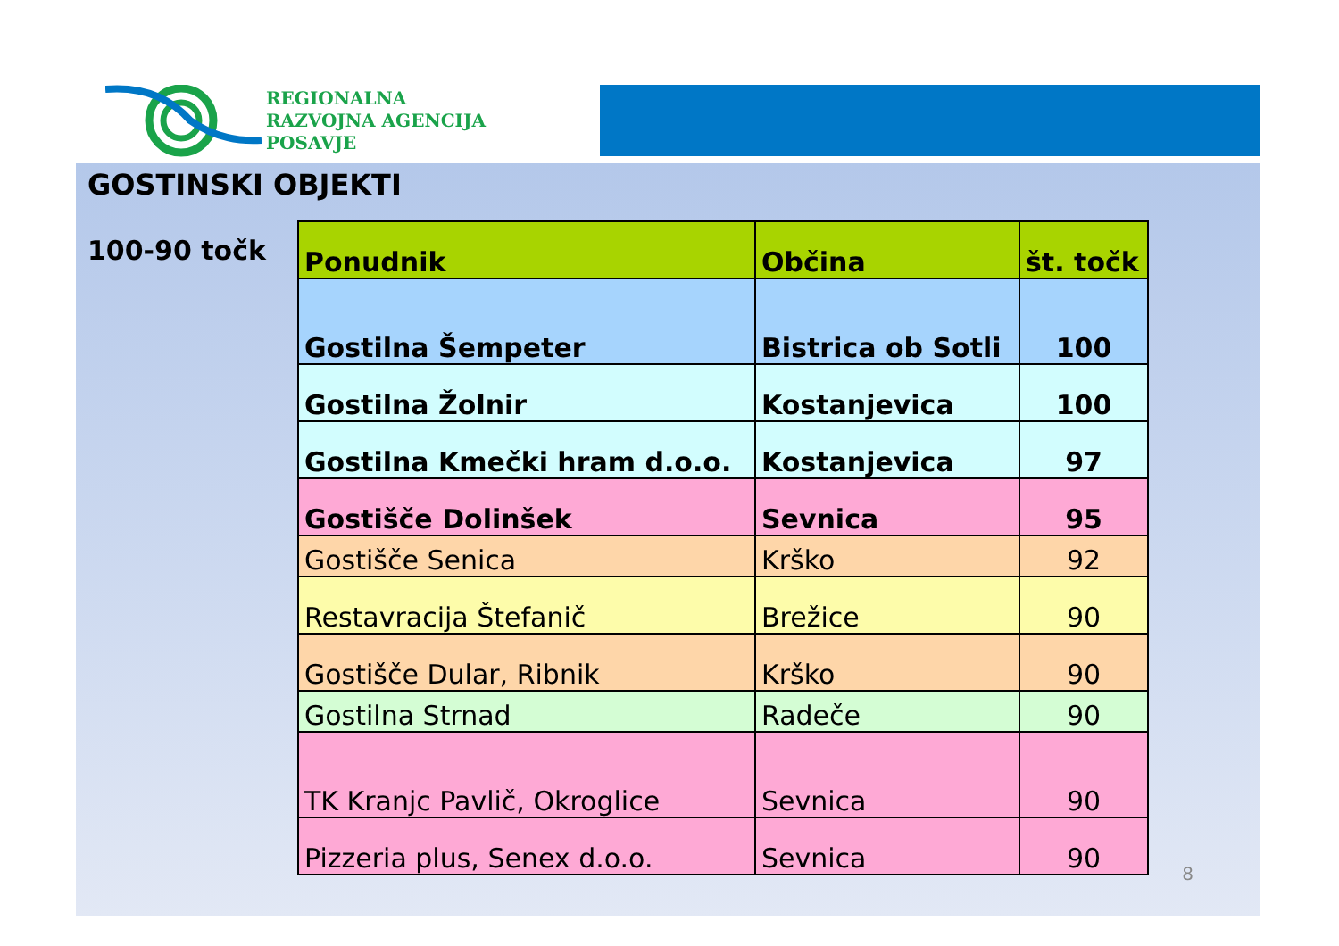REGIONALNA
RAZVOJNA AGENCIJA
POSAVJE
GOSTINSKI OBJEKTI
100-90 točk
| Ponudnik | Občina | št. točk |
| --- | --- | --- |
| Gostilna Šempeter | Bistrica ob Sotli | 100 |
| Gostilna Žolnir | Kostanjevica | 100 |
| Gostilna Kmečki hram d.o.o. | Kostanjevica | 97 |
| Gostišče Dolinšek | Sevnica | 95 |
| Gostišče Senica | Krško | 92 |
| Restavracija Štefanič | Brežice | 90 |
| Gostišče Dular, Ribnik | Krško | 90 |
| Gostilna Strnad | Radeče | 90 |
| TK Kranjc Pavlič, Okroglice | Sevnica | 90 |
| Pizzeria plus, Senex d.o.o. | Sevnica | 90 |
8